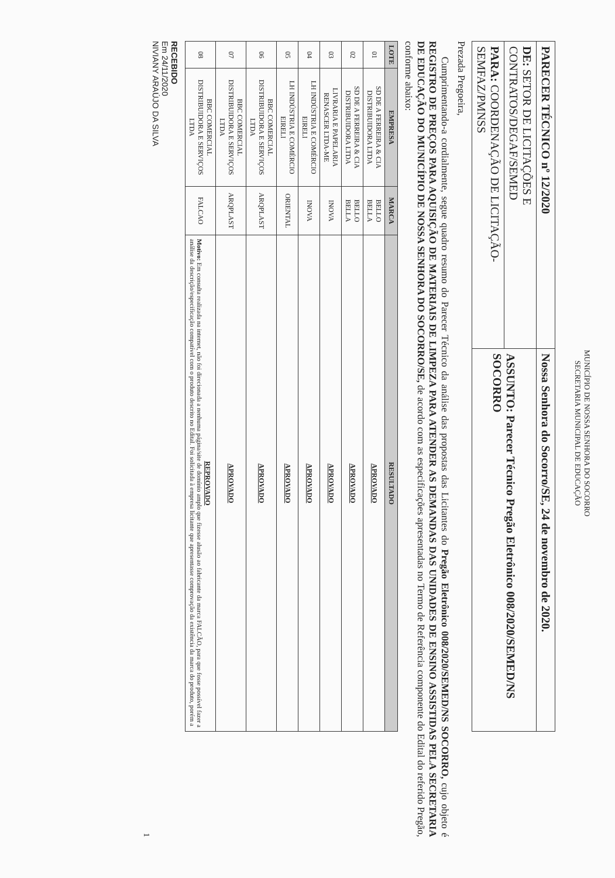MUNICÍPIO DE NOSSA SENHORA DO SOCORRO
SECRETARIA MUNICIPAL DE EDUCAÇÃO
| PARECER TÉCNICO nº 12/2020 | Nossa Senhora do Socorro/SE, 24 de novembro de 2020. |
| DE: SETOR DE LICITAÇÕES E CONTRATOS/DEGAF/SEMED | ASSUNTO: Parecer Técnico Pregão Eletrônico 008/2020/SEMED/NS SOCORRO |
| PARA: COORDENAÇÃO DE LICITAÇÃO-SEMFAZ/PMNSS | |
Prezada Pregoeira,
Cumprimentando-a cordialmente, segue quadro resumo do Parecer Técnico da análise das propostas das Licitantes do Pregão Eletrônico 008/2020/SEMED/NS SOCORRO, cujo objeto é REGISTRO DE PREÇOS PARA AQUISIÇÃO DE MATERIAIS DE LIMPEZA PARA ATENDER AS DEMANDAS DAS UNIDADES DE ENSINO ASSISTIDAS PELA SECRETARIA DE EDUCAÇÃO DO MUNICÍPIO DE NOSSA SENHORA DO SOCORRO/SE, de acordo com as especificações apresentadas no Termo de Referência componente do Edital do referido Pregão, conforme abaixo:
| LOTE | EMPRESA | MARCA | RESULTADO |
| --- | --- | --- | --- |
| 01 | SD DE A FERREIRA & CIA DISTRIBUIDORA LTDA | BELLO BELLA | APROVADO |
| 02 | SD DE A FERREIRA & CIA DISTRIBUIDORA LTDA | BELLO BELLA | APROVADO |
| 03 | LIVRARIA E PAPELARIA RENASCER LTDA-ME | INOVA | APROVADO |
| 04 | LH INDÚSTRIA E COMÉRCIO EIRELI | INOVA | APROVADO |
| 05 | LH INDÚSTRIA E COMÉRCIO EIRELI | ORIENTAL | APROVADO |
| 06 | BBC COMERCIAL DISTRIBUIDORA E SERVIÇOS LTDA | ARQPLAST | APROVADO |
| 07 | BBC COMERCIAL DISTRIBUIDORA E SERVIÇOS LTDA | ARQPLAST | APROVADO |
| 08 | BBC COMERCIAL DISTRIBUIDORA E SERVIÇOS LTDA | FALCAO | REPROVADO Motivo: Em consulta realizada na internet, não foi direcionada a nenhuma página/site de domínio amplo que fizesse alusão ao fabricante da marca FALCÃO, para que fosse possível fazer a análise da descrição/especificação compatível com o produto descrito no Edital. Foi solicitada à empresa licitante que apresentasse comprovação da existência da marca do produto, porém a |
RECEBIDO
Em 24/11/2020
NIVIANY ARAÚJO DA SILVA
1